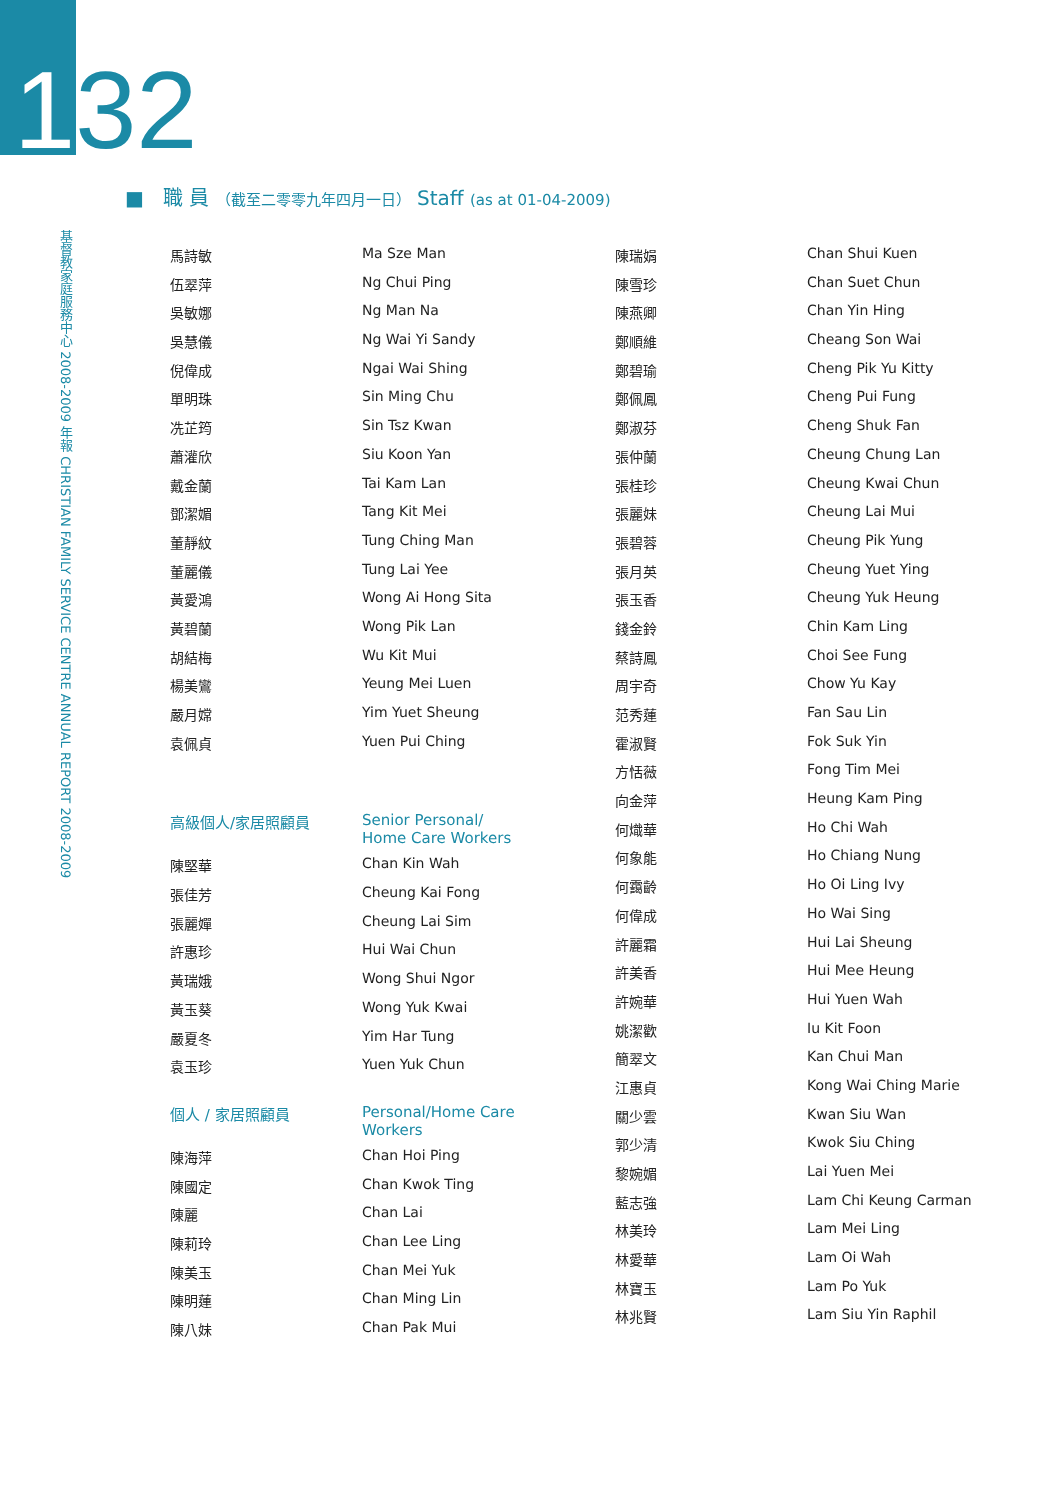132
基督教家庭服務中心 2008-2009 年報 CHRISTIAN FAMILY SERVICE CENTRE ANNUAL REPORT 2008-2009
■ 職 員 （截至二零零九年四月一日） Staff (as at 01-04-2009)
| 馬詩敏 | Ma Sze Man |
| 伍翠萍 | Ng Chui Ping |
| 吳敏娜 | Ng Man Na |
| 吳慧儀 | Ng Wai Yi Sandy |
| 倪偉成 | Ngai Wai Shing |
| 單明珠 | Sin Ming Chu |
| 冼芷筠 | Sin Tsz Kwan |
| 蕭灌欣 | Siu Koon Yan |
| 戴金蘭 | Tai Kam Lan |
| 鄧潔媚 | Tang Kit Mei |
| 董靜紋 | Tung Ching Man |
| 董麗儀 | Tung Lai Yee |
| 黃愛鴻 | Wong Ai Hong Sita |
| 黃碧蘭 | Wong Pik Lan |
| 胡結梅 | Wu Kit Mui |
| 楊美鸞 | Yeung Mei Luen |
| 嚴月嫦 | Yim Yuet Sheung |
| 袁佩貞 | Yuen Pui Ching |
| 高級個人/家居照顧員 | Senior Personal/ Home Care Workers |
| 陳堅華 | Chan Kin Wah |
| 張佳芳 | Cheung Kai Fong |
| 張麗嬋 | Cheung Lai Sim |
| 許惠珍 | Hui Wai Chun |
| 黃瑞娥 | Wong Shui Ngor |
| 黃玉葵 | Wong Yuk Kwai |
| 嚴夏冬 | Yim Har Tung |
| 袁玉珍 | Yuen Yuk Chun |
| 個人 / 家居照顧員 | Personal/Home Care Workers |
| 陳海萍 | Chan Hoi Ping |
| 陳國定 | Chan Kwok Ting |
| 陳麗 | Chan Lai |
| 陳莉玲 | Chan Lee Ling |
| 陳美玉 | Chan Mei Yuk |
| 陳明蓮 | Chan Ming Lin |
| 陳八妹 | Chan Pak Mui |
| 陳瑞娟 | Chan Shui Kuen |
| 陳雪珍 | Chan Suet Chun |
| 陳燕卿 | Chan Yin Hing |
| 鄭順維 | Cheang Son Wai |
| 鄭碧瑜 | Cheng Pik Yu Kitty |
| 鄭佩鳳 | Cheng Pui Fung |
| 鄭淑芬 | Cheng Shuk Fan |
| 張仲蘭 | Cheung Chung Lan |
| 張桂珍 | Cheung Kwai Chun |
| 張麗妹 | Cheung Lai Mui |
| 張碧蓉 | Cheung Pik Yung |
| 張月英 | Cheung Yuet Ying |
| 張玉香 | Cheung Yuk Heung |
| 錢金鈴 | Chin Kam Ling |
| 蔡詩鳳 | Choi See Fung |
| 周宇奇 | Chow Yu Kay |
| 范秀蓮 | Fan Sau Lin |
| 霍淑賢 | Fok Suk Yin |
| 方恬薇 | Fong Tim Mei |
| 向金萍 | Heung Kam Ping |
| 何熾華 | Ho Chi Wah |
| 何象能 | Ho Chiang Nung |
| 何靄齡 | Ho Oi Ling Ivy |
| 何偉成 | Ho Wai Sing |
| 許麗霜 | Hui Lai Sheung |
| 許美香 | Hui Mee Heung |
| 許婉華 | Hui Yuen Wah |
| 姚潔歡 | Iu Kit Foon |
| 簡翠文 | Kan Chui Man |
| 江惠貞 | Kong Wai Ching Marie |
| 關少雲 | Kwan Siu Wan |
| 郭少清 | Kwok Siu Ching |
| 黎婉媚 | Lai Yuen Mei |
| 藍志強 | Lam Chi Keung Carman |
| 林美玲 | Lam Mei Ling |
| 林愛華 | Lam Oi Wah |
| 林寶玉 | Lam Po Yuk |
| 林兆賢 | Lam Siu Yin Raphil |